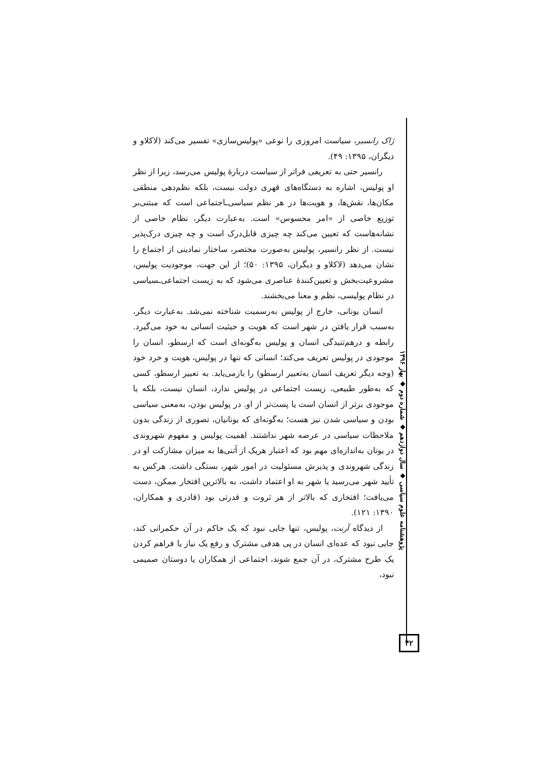ژاک رانسیر، سیاست امروزی را نوعی «پولیس‌سازی» تفسیر می‌کند (لاکلاو و دیگران، ۱۳۹۵: ۴۹).
رانسیر حتی به تعریفی فراتر از سیاست دربارهٔ پولیس می‌رسد، زیرا از نظر او پولیس، اشاره به دستگاه‌های قهری دولت نیست، بلکه نظم‌دهی منطقی مکان‌ها، نقش‌ها، و هویت‌ها در هر نظم سیاسی‌ـاجتماعی است که مبتنی‌بر توزیع خاصی از «امر محسوس» است. به‌عبارت دیگر، نظام خاصی از نشانه‌هاست که تعیین می‌کند چه چیزی قابل‌درک است و چه چیزی درک‌پذیر نیست. از نظر رانسیر، پولیس به‌صورت مختصر، ساختار نمادینی از اجتماع را نشان می‌دهد (لاکلاو و دیگران، ۱۳۹۵: ۵۰)؛ از این جهت، موجودیت پولیس، مشروعیت‌بخش و تعیین‌کنندهٔ عناصری می‌شود که به زیست اجتماعی‌ـسیاسی در نظام پولیسی، نظم و معنا می‌بخشند.
انسان یونانی، خارج از پولیس به‌رسمیت شناخته نمی‌شد. به‌عبارت دیگر، به‌سبب قرار یافتن در شهر است که هویت و حیثیت انسانی به خود می‌گیرد. رابطه و درهم‌تنیدگی انسان و پولیس به‌گونه‌ای است که ارسطو، انسان را موجودی در پولیس تعریف می‌کند؛ انسانی که تنها در پولیس، هویت و خرد خود (وجه دیگر تعریف انسان به‌تعبیر ارسطو) را بازمی‌یابد. به تعبیر ارسطو، کسی که به‌طور طبیعی، زیست اجتماعی در پولیس ندارد، انسان نیست، بلکه یا موجودی برتر از انسان است یا پست‌تر از او. در پولیس بودن، به‌معنی سیاسی بودن و سیاسی شدن نیز هست؛ به‌گونه‌ای که یونانیان، تصوری از زندگی بدون ملاحظات سیاسی در عرصه شهر نداشتند. اهمیت پولیس و مفهوم شهروندی در یونان به‌اندازه‌ای مهم بود که اعتبار هریک از آتنی‌ها به میزان مشارکت او در زندگی شهروندی و پذیرش مسئولیت در امور شهر، بستگی داشت. هرکس به تأیید شهر می‌رسید یا شهر به او اعتماد داشت، به بالاترین افتخار ممکن، دست می‌یافت؛ افتخاری که بالاتر از هر ثروت و قدرتی بود (قادری و همکاران، ۱۳۹۰: ۱۲۱).
از دیدگاه آرنت، پولیس، تنها جایی نبود که یک حاکم در آن حکمرانی کند، جایی نبود که عده‌ای انسان در پی هدفی مشترک و رفع یک نیاز یا فراهم کردن یک طرح مشترک، در آن جمع شوند، اجتماعی از همکاران یا دوستان صمیمی نبود،
پژوهشنامه علوم سیاسی ◆ سال دوازدهم ◆ شماره دوم ◆ بهار ۱۳۹۶
۴۲